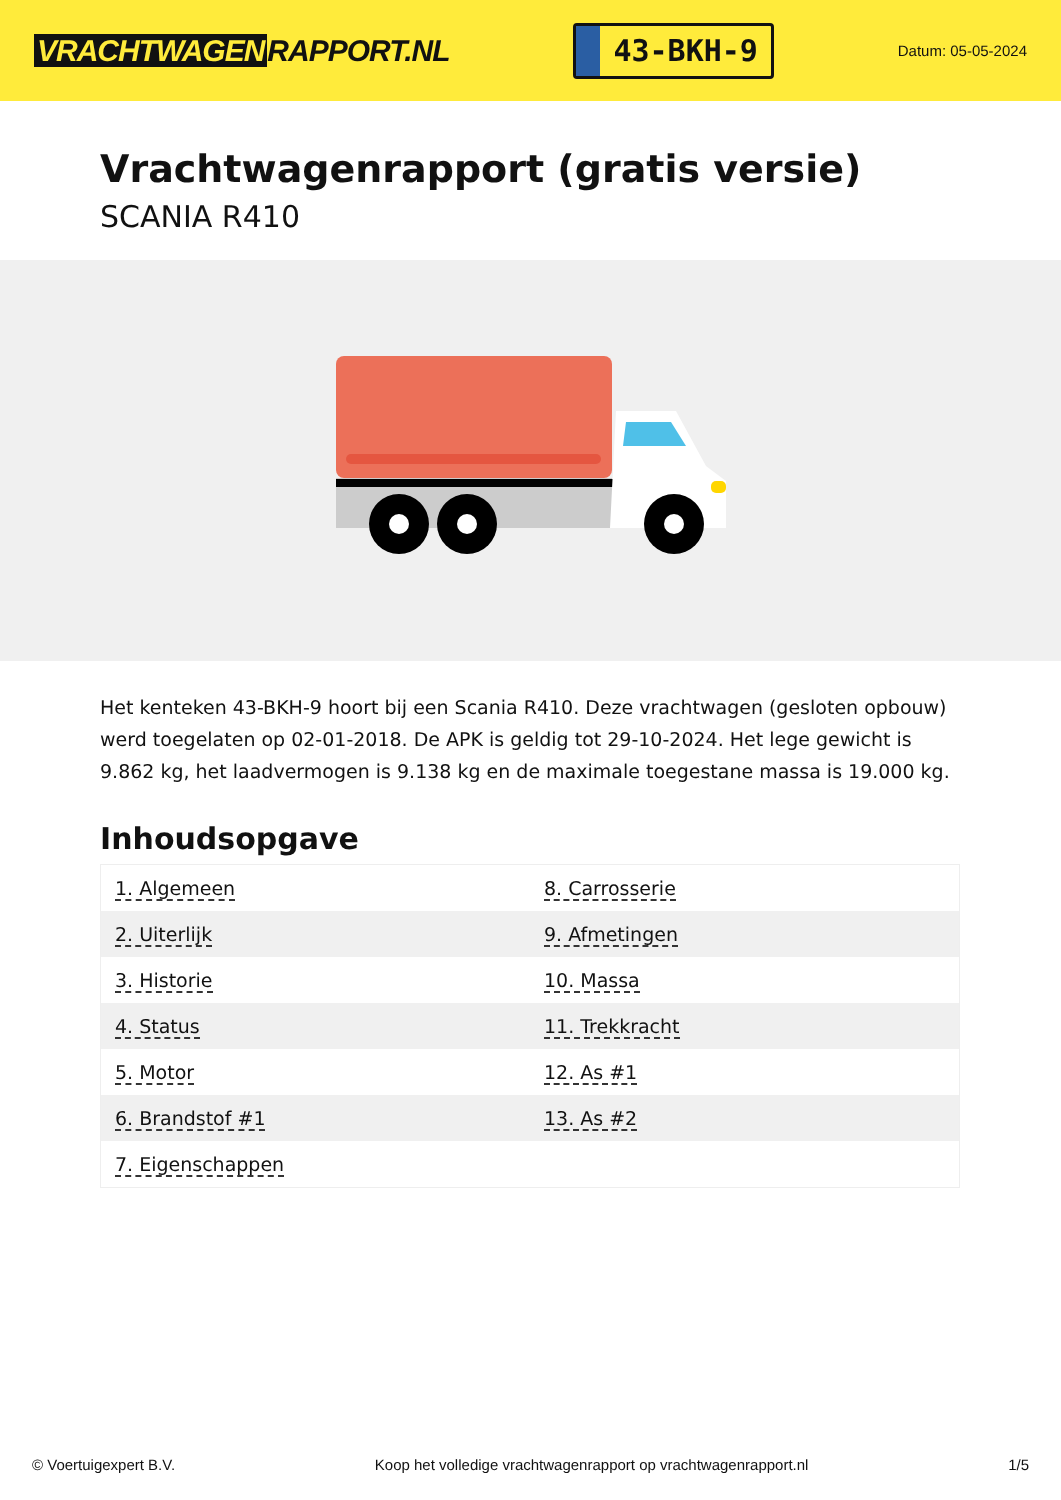VRACHTWAGEN RAPPORT.NL
43-BKH-9
Datum: 05-05-2024
Vrachtwagenrapport (gratis versie)
SCANIA R410
Het kenteken 43-BKH-9 hoort bij een Scania R410. Deze vrachtwagen (gesloten opbouw) werd toegelaten op 02-01-2018. De APK is geldig tot 29-10-2024. Het lege gewicht is 9.862 kg, het laadvermogen is 9.138 kg en de maximale toegestane massa is 19.000 kg.
Inhoudsopgave
| 1. Algemeen | 8. Carrosserie |
| 2. Uiterlijk | 9. Afmetingen |
| 3. Historie | 10. Massa |
| 4. Status | 11. Trekkracht |
| 5. Motor | 12. As #1 |
| 6. Brandstof #1 | 13. As #2 |
| 7. Eigenschappen | |
© Voertuigexpert B.V. Koop het volledige vrachtwagenrapport op vrachtwagenrapport.nl 1/5